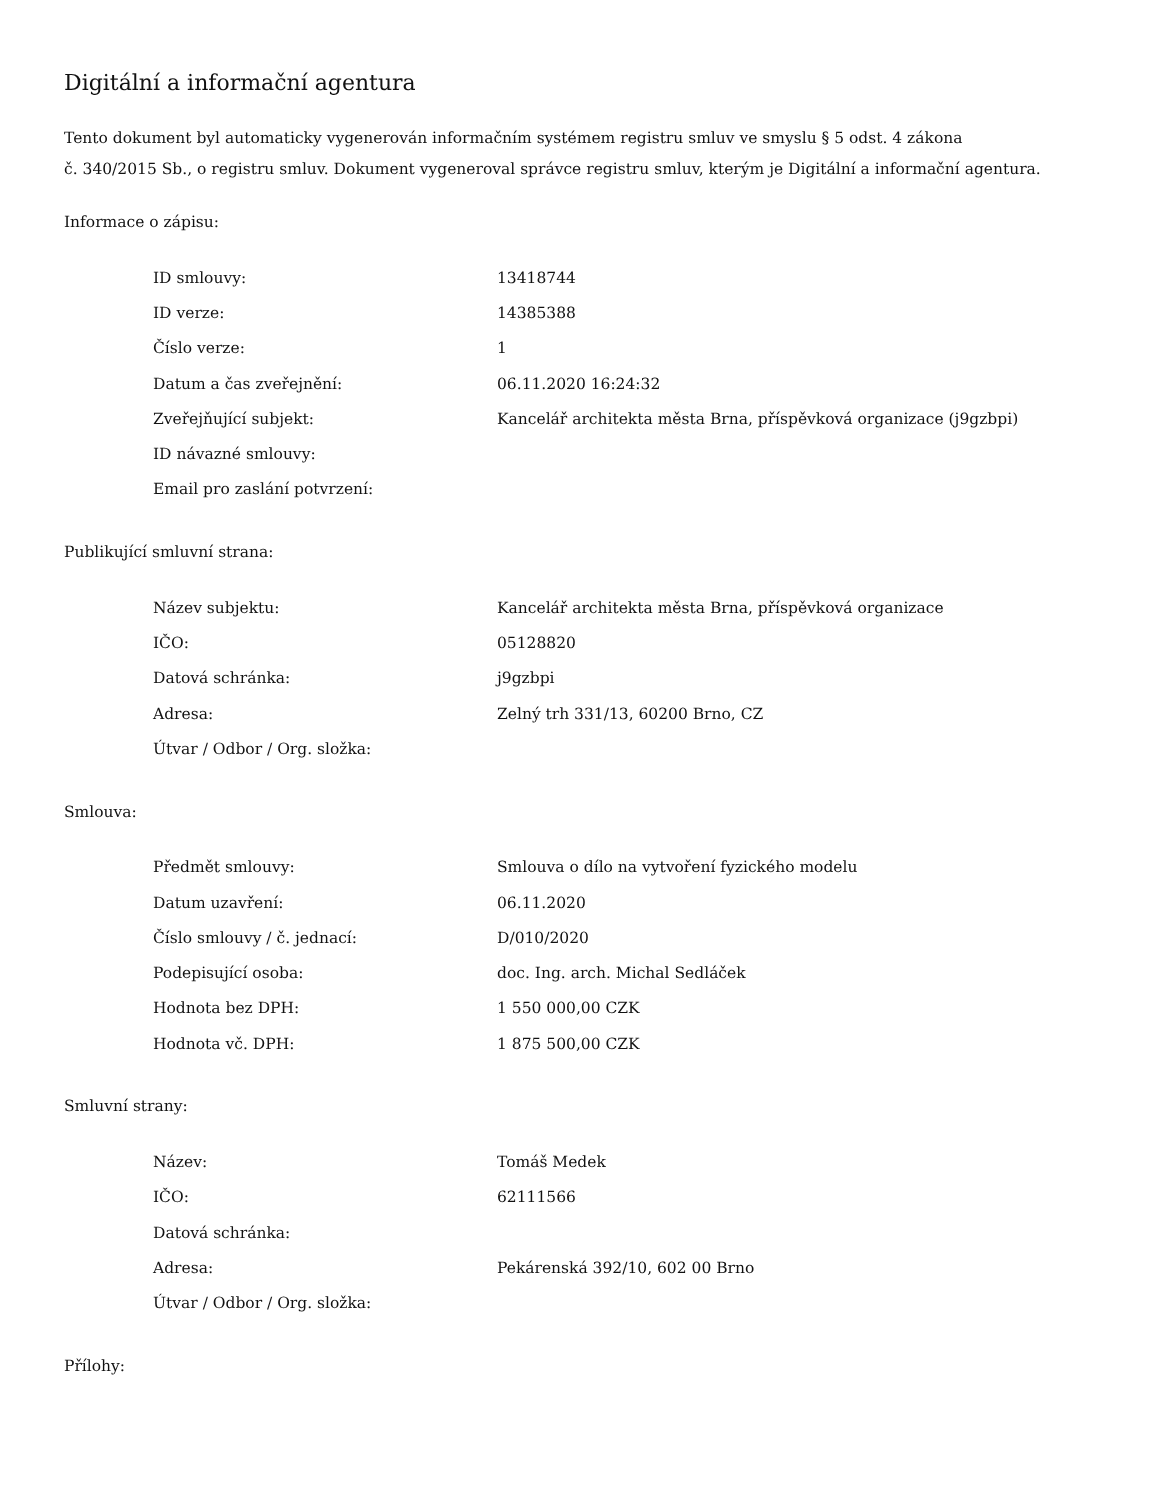Digitální a informační agentura
Tento dokument byl automaticky vygenerován informačním systémem registru smluv ve smyslu § 5 odst. 4 zákona
č. 340/2015 Sb., o registru smluv. Dokument vygeneroval správce registru smluv, kterým je Digitální a informační agentura.
Informace o zápisu:
| ID smlouvy: | 13418744 |
| ID verze: | 14385388 |
| Číslo verze: | 1 |
| Datum a čas zveřejnění: | 06.11.2020 16:24:32 |
| Zveřejňující subjekt: | Kancelář architekta města Brna, příspěvková organizace (j9gzbpi) |
| ID návazné smlouvy: | |
| Email pro zaslání potvrzení: | |
Publikující smluvní strana:
| Název subjektu: | Kancelář architekta města Brna, příspěvková organizace |
| IČO: | 05128820 |
| Datová schránka: | j9gzbpi |
| Adresa: | Zelný trh 331/13, 60200 Brno, CZ |
| Útvar / Odbor / Org. složka: | |
Smlouva:
| Předmět smlouvy: | Smlouva o dílo na vytvoření fyzického modelu |
| Datum uzavření: | 06.11.2020 |
| Číslo smlouvy / č. jednací: | D/010/2020 |
| Podepisující osoba: | doc. Ing. arch. Michal Sedláček |
| Hodnota bez DPH: | 1 550 000,00 CZK |
| Hodnota vč. DPH: | 1 875 500,00 CZK |
Smluvní strany:
| Název: | Tomáš Medek |
| IČO: | 62111566 |
| Datová schránka: | |
| Adresa: | Pekárenská 392/10, 602 00 Brno |
| Útvar / Odbor / Org. složka: | |
Přílohy: